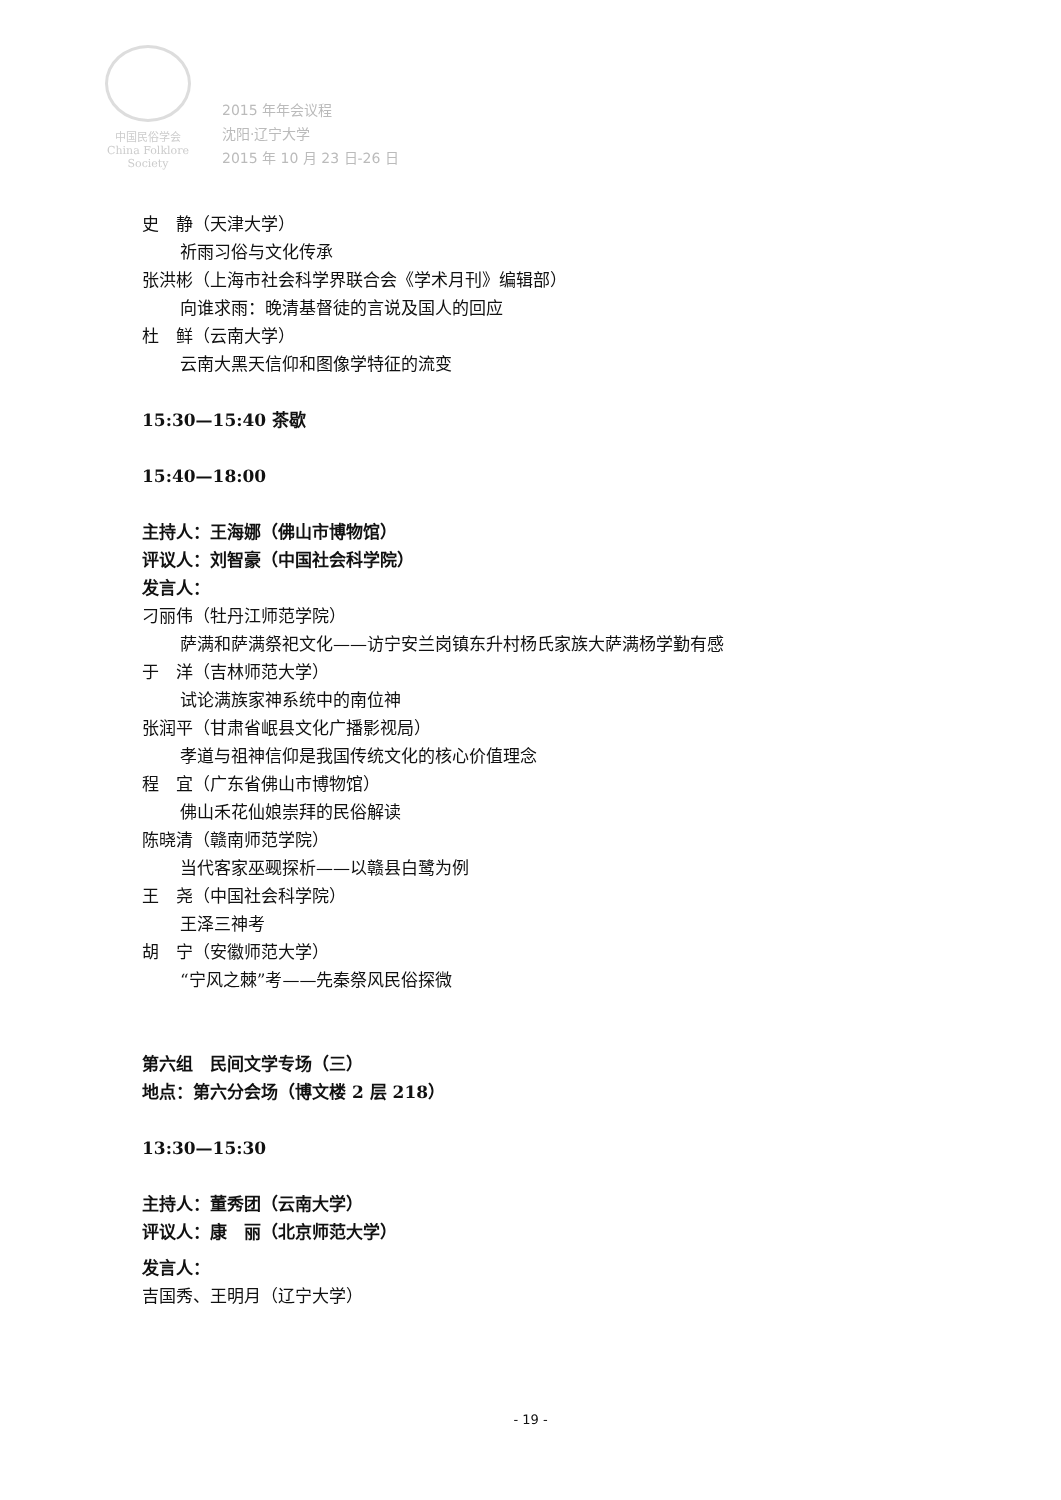中国民俗学会
China Folklore Society
2015 年年会议程
沈阳·辽宁大学
2015 年 10 月 23 日-26 日
史　静（天津大学）
祈雨习俗与文化传承
张洪彬（上海市社会科学界联合会《学术月刊》编辑部）
向谁求雨：晚清基督徒的言说及国人的回应
杜　鲜（云南大学）
云南大黑天信仰和图像学特征的流变
15:30—15:40 茶歇
15:40—18:00
主持人：王海娜（佛山市博物馆）
评议人：刘智豪（中国社会科学院）
发言人：
刁丽伟（牡丹江师范学院）
萨满和萨满祭祀文化——访宁安兰岗镇东升村杨氏家族大萨满杨学勤有感
于　洋（吉林师范大学）
试论满族家神系统中的南位神
张润平（甘肃省岷县文化广播影视局）
孝道与祖神信仰是我国传统文化的核心价值理念
程　宜（广东省佛山市博物馆）
佛山禾花仙娘崇拜的民俗解读
陈晓清（赣南师范学院）
当代客家巫觋探析——以赣县白鹭为例
王　尧（中国社会科学院）
王泽三神考
胡　宁（安徽师范大学）
“宁风之棘”考——先秦祭风民俗探微
第六组　民间文学专场（三）
地点：第六分会场（博文楼 2 层 218）
13:30—15:30
主持人：董秀团（云南大学）
评议人：康　丽（北京师范大学）
发言人：
吉国秀、王明月（辽宁大学）
- 19 -